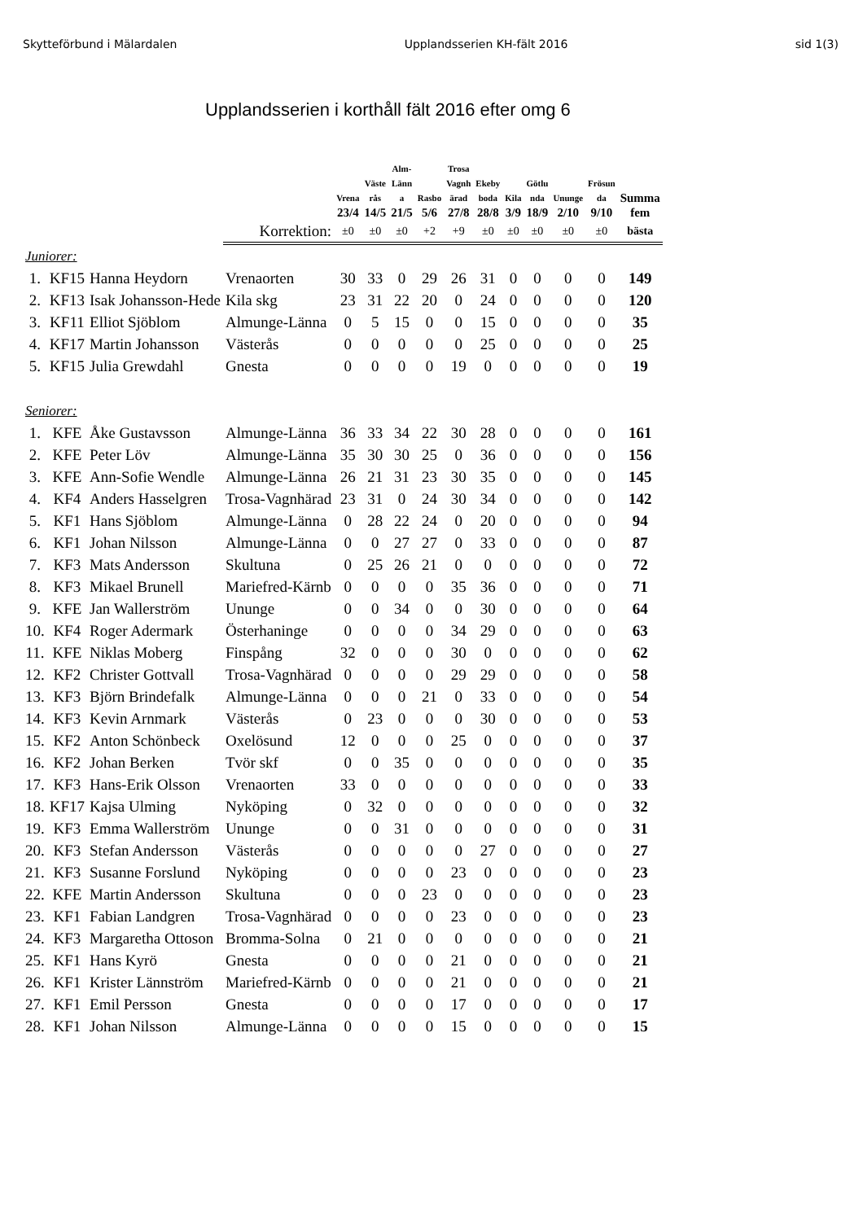Skytteförbund i Mälardalen Upplandsserien KH-fält 2016 sid 1(3)
Upplandsserien i korthåll fält 2016 efter omg 6
| | | | | Vrena | Väste rås | Alm- Länn a | Rasbo | Trosa Vagnh ärad | Ekeby boda | Kila | Götlu nda | Ununge | Frösun da | Summa |
| --- | --- | --- | --- | --- | --- | --- | --- | --- | --- | --- | --- | --- | --- | --- |
| | | | | 23/4 | 14/5 | 21/5 | 5/6 | 27/8 | 28/8 | 3/9 | 18/9 | 2/10 | 9/10 | fem |
| | | | Korrektion: | ±0 | ±0 | ±0 | +2 | +9 | ±0 | ±0 | ±0 | ±0 | ±0 | bästa |
| Juniorer: | | | | | | | | | | | | | | |
| 1. | KF15 | Hanna Heydorn | Vrenaorten | 30 | 33 | 0 | 29 | 26 | 31 | 0 | 0 | 0 | 0 | 149 |
| 2. | KF13 | Isak Johansson-Hede | Kila skg | 23 | 31 | 22 | 20 | 0 | 24 | 0 | 0 | 0 | 0 | 120 |
| 3. | KF11 | Elliot Sjöblom | Almunge-Länna | 0 | 5 | 15 | 0 | 0 | 15 | 0 | 0 | 0 | 0 | 35 |
| 4. | KF17 | Martin Johansson | Västerås | 0 | 0 | 0 | 0 | 0 | 25 | 0 | 0 | 0 | 0 | 25 |
| 5. | KF15 | Julia Grewdahl | Gnesta | 0 | 0 | 0 | 0 | 19 | 0 | 0 | 0 | 0 | 0 | 19 |
| Seniorer: | | | | | | | | | | | | | | |
| 1. | KFE | Åke Gustavsson | Almunge-Länna | 36 | 33 | 34 | 22 | 30 | 28 | 0 | 0 | 0 | 0 | 161 |
| 2. | KFE | Peter Löv | Almunge-Länna | 35 | 30 | 30 | 25 | 0 | 36 | 0 | 0 | 0 | 0 | 156 |
| 3. | KFE | Ann-Sofie Wendle | Almunge-Länna | 26 | 21 | 31 | 23 | 30 | 35 | 0 | 0 | 0 | 0 | 145 |
| 4. | KF4 | Anders Hasselgren | Trosa-Vagnhärad | 23 | 31 | 0 | 24 | 30 | 34 | 0 | 0 | 0 | 0 | 142 |
| 5. | KF1 | Hans Sjöblom | Almunge-Länna | 0 | 28 | 22 | 24 | 0 | 20 | 0 | 0 | 0 | 0 | 94 |
| 6. | KF1 | Johan Nilsson | Almunge-Länna | 0 | 0 | 27 | 27 | 0 | 33 | 0 | 0 | 0 | 0 | 87 |
| 7. | KF3 | Mats Andersson | Skultuna | 0 | 25 | 26 | 21 | 0 | 0 | 0 | 0 | 0 | 0 | 72 |
| 8. | KF3 | Mikael Brunell | Mariefred-Kärnb | 0 | 0 | 0 | 0 | 35 | 36 | 0 | 0 | 0 | 0 | 71 |
| 9. | KFE | Jan Wallerström | Ununge | 0 | 0 | 34 | 0 | 0 | 30 | 0 | 0 | 0 | 0 | 64 |
| 10. | KF4 | Roger Adermark | Österhaninge | 0 | 0 | 0 | 0 | 34 | 29 | 0 | 0 | 0 | 0 | 63 |
| 11. | KFE | Niklas Moberg | Finspång | 32 | 0 | 0 | 0 | 30 | 0 | 0 | 0 | 0 | 0 | 62 |
| 12. | KF2 | Christer Gottvall | Trosa-Vagnhärad | 0 | 0 | 0 | 0 | 29 | 29 | 0 | 0 | 0 | 0 | 58 |
| 13. | KF3 | Björn Brindefalk | Almunge-Länna | 0 | 0 | 0 | 21 | 0 | 33 | 0 | 0 | 0 | 0 | 54 |
| 14. | KF3 | Kevin Arnmark | Västerås | 0 | 23 | 0 | 0 | 0 | 30 | 0 | 0 | 0 | 0 | 53 |
| 15. | KF2 | Anton Schönbeck | Oxelösund | 12 | 0 | 0 | 0 | 25 | 0 | 0 | 0 | 0 | 0 | 37 |
| 16. | KF2 | Johan Berken | Tvör skf | 0 | 0 | 35 | 0 | 0 | 0 | 0 | 0 | 0 | 0 | 35 |
| 17. | KF3 | Hans-Erik Olsson | Vrenaorten | 33 | 0 | 0 | 0 | 0 | 0 | 0 | 0 | 0 | 0 | 33 |
| 18. | KF17 | Kajsa Ulming | Nyköping | 0 | 32 | 0 | 0 | 0 | 0 | 0 | 0 | 0 | 0 | 32 |
| 19. | KF3 | Emma Wallerström | Ununge | 0 | 0 | 31 | 0 | 0 | 0 | 0 | 0 | 0 | 0 | 31 |
| 20. | KF3 | Stefan Andersson | Västerås | 0 | 0 | 0 | 0 | 0 | 27 | 0 | 0 | 0 | 0 | 27 |
| 21. | KF3 | Susanne Forslund | Nyköping | 0 | 0 | 0 | 0 | 23 | 0 | 0 | 0 | 0 | 0 | 23 |
| 22. | KFE | Martin Andersson | Skultuna | 0 | 0 | 0 | 23 | 0 | 0 | 0 | 0 | 0 | 0 | 23 |
| 23. | KF1 | Fabian Landgren | Trosa-Vagnhärad | 0 | 0 | 0 | 0 | 23 | 0 | 0 | 0 | 0 | 0 | 23 |
| 24. | KF3 | Margaretha Ottoson | Bromma-Solna | 0 | 21 | 0 | 0 | 0 | 0 | 0 | 0 | 0 | 0 | 21 |
| 25. | KF1 | Hans Kyrö | Gnesta | 0 | 0 | 0 | 0 | 21 | 0 | 0 | 0 | 0 | 0 | 21 |
| 26. | KF1 | Krister Lännström | Mariefred-Kärnb | 0 | 0 | 0 | 0 | 21 | 0 | 0 | 0 | 0 | 0 | 21 |
| 27. | KF1 | Emil Persson | Gnesta | 0 | 0 | 0 | 0 | 17 | 0 | 0 | 0 | 0 | 0 | 17 |
| 28. | KF1 | Johan Nilsson | Almunge-Länna | 0 | 0 | 0 | 0 | 15 | 0 | 0 | 0 | 0 | 0 | 15 |